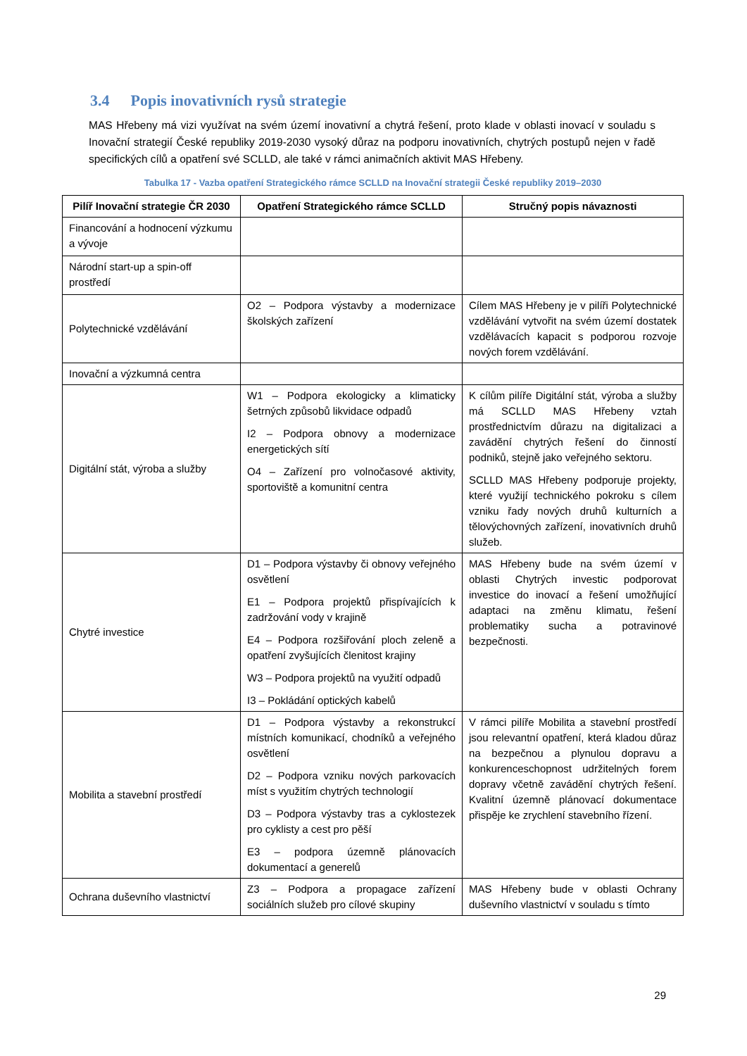3.4 Popis inovativních rysů strategie
MAS Hřebeny má vizi využívat na svém území inovativní a chytrá řešení, proto klade v oblasti inovací v souladu s Inovační strategií České republiky 2019-2030 vysoký důraz na podporu inovativních, chytrých postupů nejen v řadě specifických cílů a opatření své SCLLD, ale také v rámci animačních aktivit MAS Hřebeny.
Tabulka 17 - Vazba opatření Strategického rámce SCLLD na Inovační strategii České republiky 2019–2030
| Pilíř Inovační strategie ČR 2030 | Opatření Strategického rámce SCLLD | Stručný popis návaznosti |
| --- | --- | --- |
| Financování a hodnocení výzkumu a vývoje | | |
| Národní start-up a spin-off prostředí | | |
| Polytechnické vzdělávání | O2 – Podpora výstavby a modernizace školských zařízení | Cílem MAS Hřebeny je v pilíři Polytechnické vzdělávání vytvořit na svém území dostatek vzdělávacích kapacit s podporou rozvoje nových forem vzdělávání. |
| Inovační a výzkumná centra | | |
| Digitální stát, výroba a služby | W1 – Podpora ekologicky a klimaticky šetrných způsobů likvidace odpadů I2 – Podpora obnovy a modernizace energetických sítí O4 – Zařízení pro volnočasové aktivity, sportoviště a komunitní centra | K cílům pilíře Digitální stát, výroba a služby má SCLLD MAS Hřebeny vztah prostřednictvím důrazu na digitalizaci a zavádění chytrých řešení do činností podniků, stejně jako veřejného sektoru. SCLLD MAS Hřebeny podporuje projekty, které využijí technického pokroku s cílem vzniku řady nových druhů kulturních a tělovýchovných zařízení, inovativních druhů služeb. |
| Chytré investice | D1 – Podpora výstavby či obnovy veřejného osvětlení E1 – Podpora projektů přispívajících k zadržování vody v krajině E4 – Podpora rozšiřování ploch zeleně a opatření zvyšujících členitost krajiny W3 – Podpora projektů na využití odpadů I3 – Pokládání optických kabelů | MAS Hřebeny bude na svém území v oblasti Chytrých investic podporovat investice do inovací a řešení umožňující adaptaci na změnu klimatu, řešení problematiky sucha a potravinové bezpečnosti. |
| Mobilita a stavební prostředí | D1 – Podpora výstavby a rekonstrukcí místních komunikací, chodníků a veřejného osvětlení D2 – Podpora vzniku nových parkovacích míst s využitím chytrých technologií D3 – Podpora výstavby tras a cyklostezek pro cyklisty a cest pro pěší E3 – podpora územně plánovacích dokumentací a generelů | V rámci pilíře Mobilita a stavební prostředí jsou relevantní opatření, která kladou důraz na bezpečnou a plynulou dopravu a konkurenceschopnost udržitelných forem dopravy včetně zavádění chytrých řešení. Kvalitní územně plánovací dokumentace přispěje ke zrychlení stavebního řízení. |
| Ochrana duševního vlastnictví | Z3 – Podpora a propagace zařízení sociálních služeb pro cílové skupiny | MAS Hřebeny bude v oblasti Ochrany duševního vlastnictví v souladu s tímto |
29